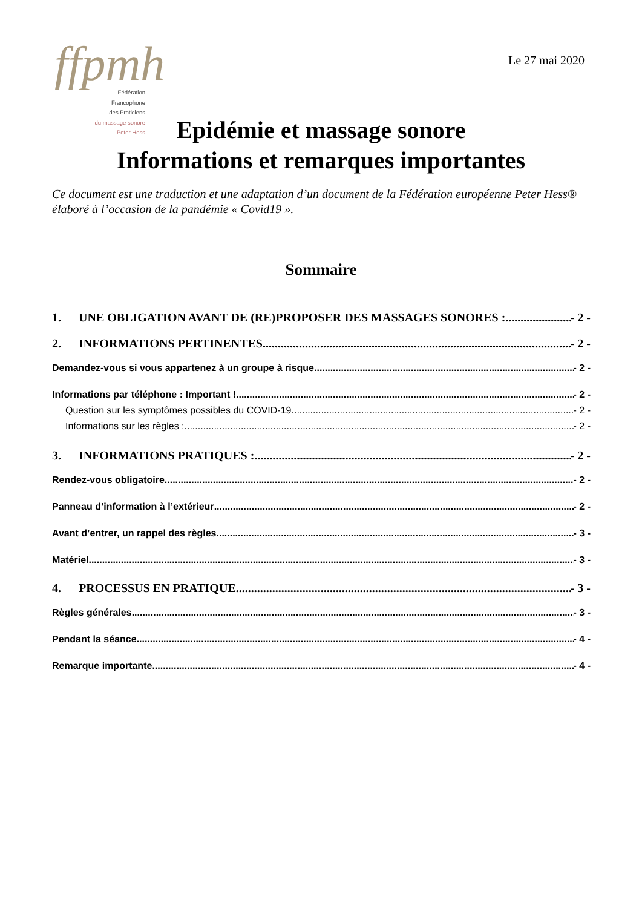ffpmh
Fédération
Francophone
des Praticiens
du massage sonore
Peter Hess
Le 27 mai 2020
Epidémie et massage sonore
Informations et remarques importantes
Ce document est une traduction et une adaptation d’un document de la Fédération européenne Peter Hess® élaboré à l’occasion de la pandémie « Covid19 ».
Sommaire
1. UNE OBLIGATION AVANT DE (RE)PROPOSER DES MASSAGES SONORES : - 2 -
2. INFORMATIONS PERTINENTES - 2 -
Demandez-vous si vous appartenez à un groupe à risque - 2 -
Informations par téléphone : Important ! - 2 -
Question sur les symptômes possibles du COVID-19 - 2 -
Informations sur les règles : - 2 -
3. INFORMATIONS PRATIQUES : - 2 -
Rendez-vous obligatoire - 2 -
Panneau d’information à l’extérieur - 2 -
Avant d’entrer, un rappel des règles - 3 -
Matériel - 3 -
4. PROCESSUS EN PRATIQUE - 3 -
Règles générales - 3 -
Pendant la séance - 4 -
Remarque importante - 4 -